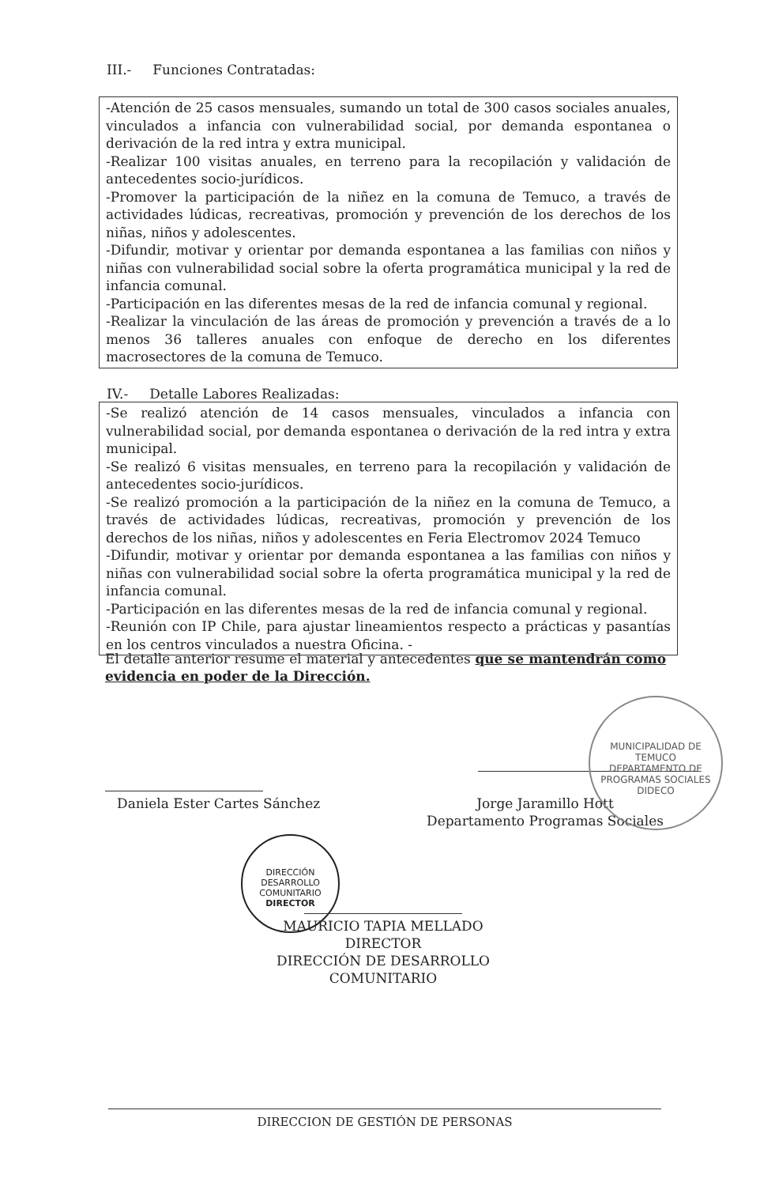III.- Funciones Contratadas:
-Atención de 25 casos mensuales, sumando un total de 300 casos sociales anuales, vinculados a infancia con vulnerabilidad social, por demanda espontanea o derivación de la red intra y extra municipal.
-Realizar 100 visitas anuales, en terreno para la recopilación y validación de antecedentes socio-jurídicos.
-Promover la participación de la niñez en la comuna de Temuco, a través de actividades lúdicas, recreativas, promoción y prevención de los derechos de los niñas, niños y adolescentes.
-Difundir, motivar y orientar por demanda espontanea a las familias con niños y niñas con vulnerabilidad social sobre la oferta programática municipal y la red de infancia comunal.
-Participación en las diferentes mesas de la red de infancia comunal y regional.
-Realizar la vinculación de las áreas de promoción y prevención a través de a lo menos 36 talleres anuales con enfoque de derecho en los diferentes macrosectores de la comuna de Temuco.
IV.- Detalle Labores Realizadas:
-Se realizó atención de 14 casos mensuales, vinculados a infancia con vulnerabilidad social, por demanda espontanea o derivación de la red intra y extra municipal.
-Se realizó 6 visitas mensuales, en terreno para la recopilación y validación de antecedentes socio-jurídicos.
-Se realizó promoción a la participación de la niñez en la comuna de Temuco, a través de actividades lúdicas, recreativas, promoción y prevención de los derechos de los niñas, niños y adolescentes en Feria Electromov 2024 Temuco
-Difundir, motivar y orientar por demanda espontanea a las familias con niños y niñas con vulnerabilidad social sobre la oferta programática municipal y la red de infancia comunal.
-Participación en las diferentes mesas de la red de infancia comunal y regional.
-Reunión con IP Chile, para ajustar lineamientos respecto a prácticas y pasantías en los centros vinculados a nuestra Oficina. -
El detalle anterior resume el material y antecedentes que se mantendrán como evidencia en poder de la Dirección.
Daniela Ester Cartes Sánchez
Jorge Jaramillo Hott
Departamento Programas Sociales
MUNICIPALIDAD DE TEMUCO
DEPARTAMENTO DE PROGRAMAS SOCIALES
DIDECO
DIRECCIÓN DESARROLLO COMUNITARIO
DIRECTOR
MAURICIO TAPIA MELLADO
DIRECTOR
DIRECCIÓN DE DESARROLLO COMUNITARIO
DIRECCION DE GESTIÓN DE PERSONAS